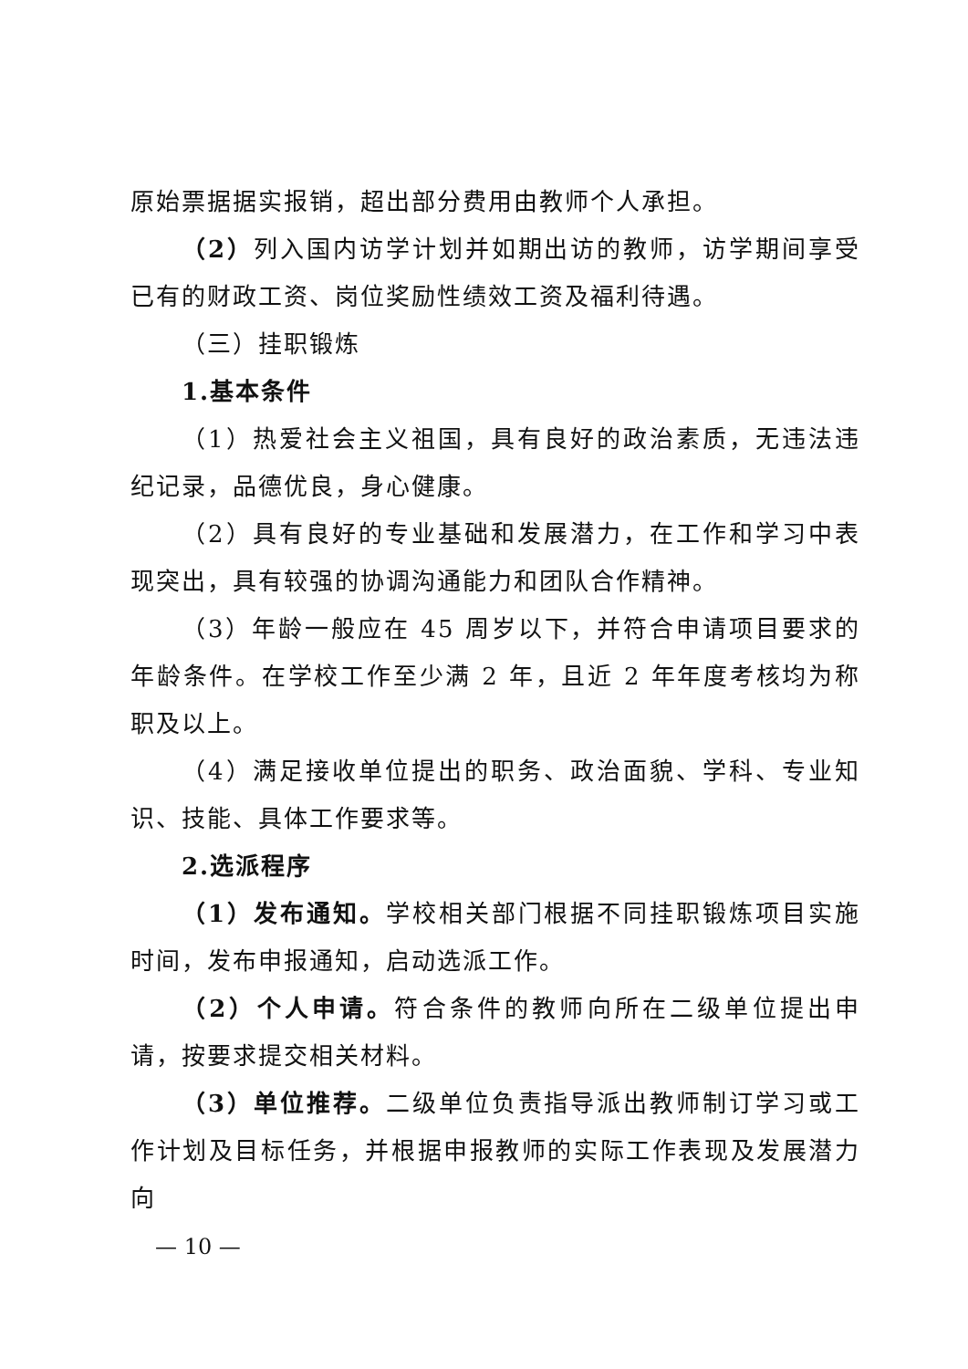原始票据据实报销，超出部分费用由教师个人承担。
（2）列入国内访学计划并如期出访的教师，访学期间享受已有的财政工资、岗位奖励性绩效工资及福利待遇。
（三）挂职锻炼
1.基本条件
（1）热爱社会主义祖国，具有良好的政治素质，无违法违纪记录，品德优良，身心健康。
（2）具有良好的专业基础和发展潜力，在工作和学习中表现突出，具有较强的协调沟通能力和团队合作精神。
（3）年龄一般应在 45 周岁以下，并符合申请项目要求的年龄条件。在学校工作至少满 2 年，且近 2 年年度考核均为称职及以上。
（4）满足接收单位提出的职务、政治面貌、学科、专业知识、技能、具体工作要求等。
2.选派程序
（1）发布通知。学校相关部门根据不同挂职锻炼项目实施时间，发布申报通知，启动选派工作。
（2）个人申请。符合条件的教师向所在二级单位提出申请，按要求提交相关材料。
（3）单位推荐。二级单位负责指导派出教师制订学习或工作计划及目标任务，并根据申报教师的实际工作表现及发展潜力向
— 10 —